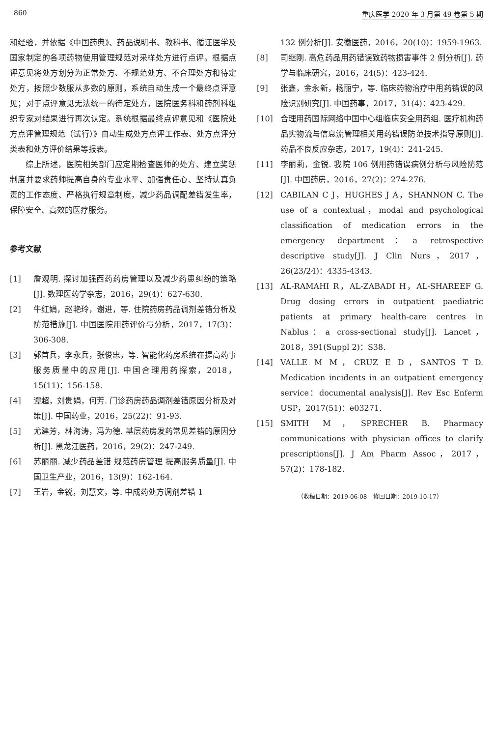860 重庆医学 2020 年 3 月第 49 卷第 5 期
和经验，并依据《中国药典》、药品说明书、教科书、循证医学及国家制定的各项药物使用管理规范对采样处方进行点评。根据点评意见将处方划分为正常处方、不规范处方、不合理处方和待定处方，按照少数服从多数的原则，系统自动生成一个最终点评意见；对于点评意见无法统一的待定处方，医院医务科和药剂科组织专家对结果进行再次认定。系统根据最终点评意见和《医院处方点评管理规范（试行）》自动生成处方点评工作表、处方点评分类表和处方评价结果等报表。
综上所述，医院相关部门应定期检查医师的处方、建立奖惩制度并要求药师提高自身的专业水平、加强责任心、坚持认真负责的工作态度、严格执行规章制度，减少药品调配差错发生率，保障安全、高效的医疗服务。
参考文献
[1] 詹观明. 探讨加强西药药房管理以及减少药患纠纷的策略[J]. 数理医药学杂志，2016，29(4)：627-630.
[2] 牛红娟，赵艳玲，谢进，等. 住院药房药品调剂差错分析及防范措施[J]. 中国医院用药评价与分析，2017，17(3)：306-308.
[3] 郭首兵，李永兵，张俊忠，等. 智能化药房系统在提高药事服务质量中的应用[J]. 中国合理用药探索，2018，15(11)：156-158.
[4] 谭超，刘贵娟，何芳. 门诊药房药品调剂差错原因分析及对策[J]. 中国药业，2016，25(22)：91-93.
[5] 尤建芳，林海涛，冯为德. 基层药房发药常见差错的原因分析[J]. 黑龙江医药，2016，29(2)：247-249.
[6] 苏丽丽. 减少药品差错 规范药房管理 提高服务质量[J]. 中国卫生产业，2016，13(9)：162-164.
[7] 王岩，金锐，刘慧文，等. 中成药处方调剂差错 1
132 例分析[J]. 安徽医药，2016，20(10)：1959-1963.
[8] 司继刚. 高危药品用药错误致药物损害事件 2 例分析[J]. 药学与临床研究，2016，24(5)：423-424.
[9] 张鑫，金永新，杨丽宁，等. 临床药物治疗中用药错误的风险识别研究[J]. 中国药事，2017，31(4)：423-429.
[10] 合理用药国际网络中国中心组临床安全用药组. 医疗机构药品实物流与信息流管理相关用药错误防范技术指导原则[J]. 药品不良反应杂志，2017，19(4)：241-245.
[11] 李丽莉，金锐. 我院 106 例用药错误病例分析与风险防范[J]. 中国药房，2016，27(2)：274-276.
[12] CABILAN C J，HUGHES J A，SHANNON C. The use of a contextual，modal and psychological classification of medication errors in the emergency department：a retrospective descriptive study[J]. J Clin Nurs，2017，26(23/24)：4335-4343.
[13] AL-RAMAHI R，AL-ZABADI H，AL-SHAREEF G. Drug dosing errors in outpatient paediatric patients at primary health-care centres in Nablus：a cross-sectional study[J]. Lancet，2018，391(Suppl 2)：S38.
[14] VALLE M M，CRUZ E D，SANTOS T D. Medication incidents in an outpatient emergency service：documental analysis[J]. Rev Esc Enferm USP，2017(51)：e03271.
[15] SMITH M，SPRECHER B. Pharmacy communications with physician offices to clarify prescriptions[J]. J Am Pharm Assoc，2017，57(2)：178-182.
（收稿日期：2019-06-08　修回日期：2019-10-17）